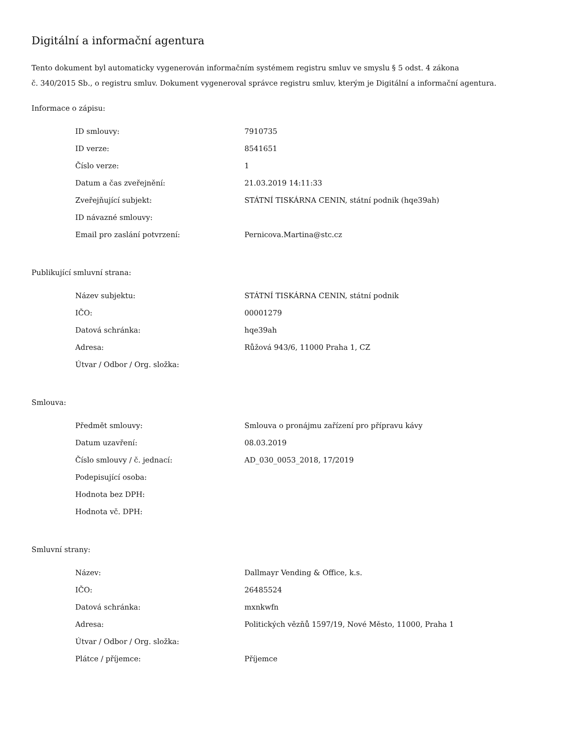Digitální a informační agentura
Tento dokument byl automaticky vygenerován informačním systémem registru smluv ve smyslu § 5 odst. 4 zákona
č. 340/2015 Sb., o registru smluv. Dokument vygeneroval správce registru smluv, kterým je Digitální a informační agentura.
Informace o zápisu:
| ID smlouvy: | 7910735 |
| ID verze: | 8541651 |
| Číslo verze: | 1 |
| Datum a čas zveřejnění: | 21.03.2019 14:11:33 |
| Zveřejňující subjekt: | STÁTNÍ TISKÁRNA CENIN, státní podnik (hqe39ah) |
| ID návazné smlouvy: | |
| Email pro zaslání potvrzení: | Pernicova.Martina@stc.cz |
Publikující smluvní strana:
| Název subjektu: | STÁTNÍ TISKÁRNA CENIN, státní podnik |
| IČO: | 00001279 |
| Datová schránka: | hqe39ah |
| Adresa: | Růžová 943/6, 11000 Praha 1, CZ |
| Útvar / Odbor / Org. složka: | |
Smlouva:
| Předmět smlouvy: | Smlouva o pronájmu zařízení pro přípravu kávy |
| Datum uzavření: | 08.03.2019 |
| Číslo smlouvy / č. jednací: | AD_030_0053_2018, 17/2019 |
| Podepisující osoba: | |
| Hodnota bez DPH: | |
| Hodnota vč. DPH: | |
Smluvní strany:
| Název: | Dallmayr Vending & Office, k.s. |
| IČO: | 26485524 |
| Datová schránka: | mxnkwfn |
| Adresa: | Politických vězňů 1597/19, Nové Město, 11000, Praha 1 |
| Útvar / Odbor / Org. složka: | |
| Plátce / příjemce: | Příjemce |